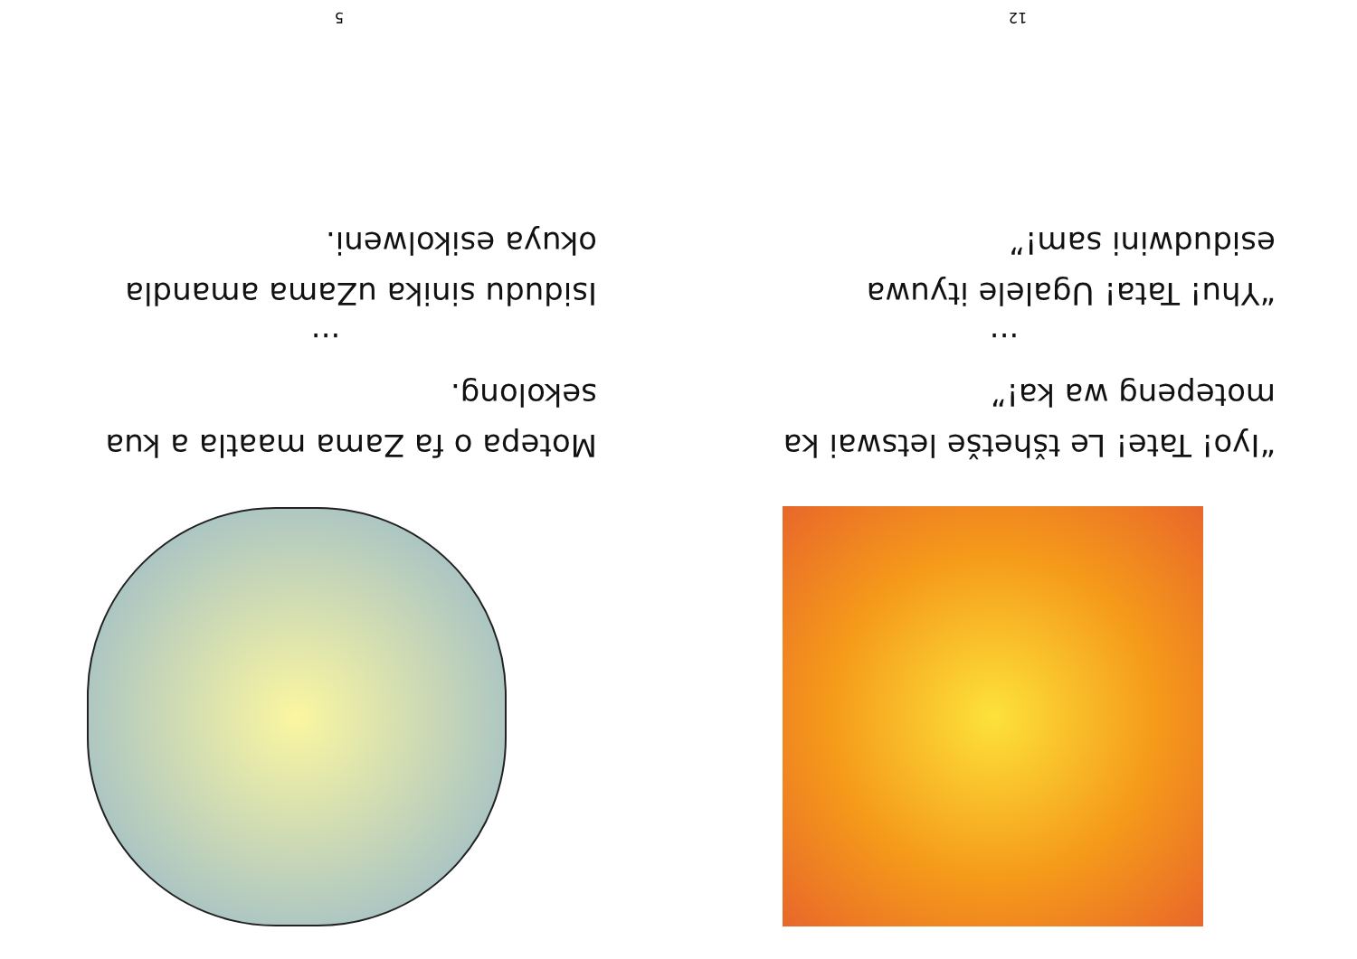“Iyo! Tate! Le tšhetše letswai ka motepeng wa ka!”
...
“Yhu! Tata! Ugalele ityuwa esidudwini sam!”
12
Motepa o fa Zama maatla a kua sekolong.
...
Isidudu sinika uZama amandla okuya esikolweni.
5